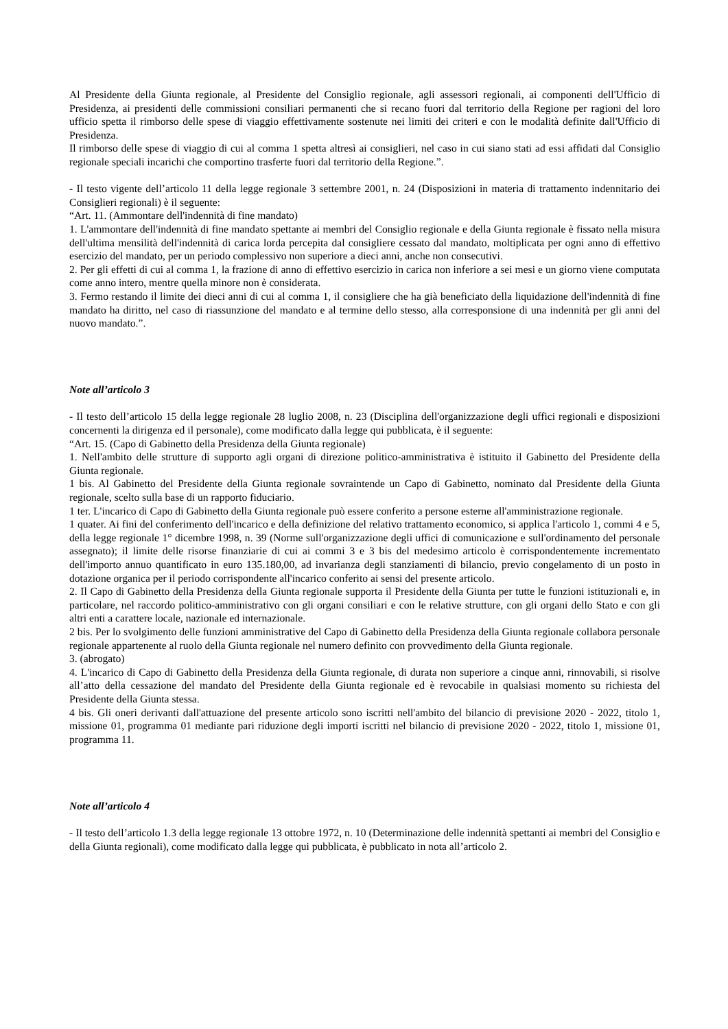Al Presidente della Giunta regionale, al Presidente del Consiglio regionale, agli assessori regionali, ai componenti dell'Ufficio di Presidenza, ai presidenti delle commissioni consiliari permanenti che si recano fuori dal territorio della Regione per ragioni del loro ufficio spetta il rimborso delle spese di viaggio effettivamente sostenute nei limiti dei criteri e con le modalità definite dall'Ufficio di Presidenza.
Il rimborso delle spese di viaggio di cui al comma 1 spetta altresì ai consiglieri, nel caso in cui siano stati ad essi affidati dal Consiglio regionale speciali incarichi che comportino trasferte fuori dal territorio della Regione.”.
- Il testo vigente dell’articolo 11 della legge regionale 3 settembre 2001, n. 24 (Disposizioni in materia di trattamento indennitario dei Consiglieri regionali) è il seguente:
“Art. 11. (Ammontare dell'indennità di fine mandato)
1. L'ammontare dell'indennità di fine mandato spettante ai membri del Consiglio regionale e della Giunta regionale è fissato nella misura dell'ultima mensilità dell'indennità di carica lorda percepita dal consigliere cessato dal mandato, moltiplicata per ogni anno di effettivo esercizio del mandato, per un periodo complessivo non superiore a dieci anni, anche non consecutivi.
2. Per gli effetti di cui al comma 1, la frazione di anno di effettivo esercizio in carica non inferiore a sei mesi e un giorno viene computata come anno intero, mentre quella minore non è considerata.
3. Fermo restando il limite dei dieci anni di cui al comma 1, il consigliere che ha già beneficiato della liquidazione dell'indennità di fine mandato ha diritto, nel caso di riassunzione del mandato e al termine dello stesso, alla corresponsione di una indennità per gli anni del nuovo mandato.”.
Note all’articolo 3
- Il testo dell’articolo 15 della legge regionale 28 luglio 2008, n. 23 (Disciplina dell'organizzazione degli uffici regionali e disposizioni concernenti la dirigenza ed il personale), come modificato dalla legge qui pubblicata, è il seguente:
“Art. 15. (Capo di Gabinetto della Presidenza della Giunta regionale)
1. Nell'ambito delle strutture di supporto agli organi di direzione politico-amministrativa è istituito il Gabinetto del Presidente della Giunta regionale.
1 bis. Al Gabinetto del Presidente della Giunta regionale sovraintende un Capo di Gabinetto, nominato dal Presidente della Giunta regionale, scelto sulla base di un rapporto fiduciario.
1 ter. L'incarico di Capo di Gabinetto della Giunta regionale può essere conferito a persone esterne all'amministrazione regionale.
1 quater. Ai fini del conferimento dell'incarico e della definizione del relativo trattamento economico, si applica l'articolo 1, commi 4 e 5, della legge regionale 1° dicembre 1998, n. 39 (Norme sull'organizzazione degli uffici di comunicazione e sull'ordinamento del personale assegnato); il limite delle risorse finanziarie di cui ai commi 3 e 3 bis del medesimo articolo è corrispondentemente incrementato dell'importo annuo quantificato in euro 135.180,00, ad invarianza degli stanziamenti di bilancio, previo congelamento di un posto in dotazione organica per il periodo corrispondente all'incarico conferito ai sensi del presente articolo.
2. Il Capo di Gabinetto della Presidenza della Giunta regionale supporta il Presidente della Giunta per tutte le funzioni istituzionali e, in particolare, nel raccordo politico-amministrativo con gli organi consiliari e con le relative strutture, con gli organi dello Stato e con gli altri enti a carattere locale, nazionale ed internazionale.
2 bis. Per lo svolgimento delle funzioni amministrative del Capo di Gabinetto della Presidenza della Giunta regionale collabora personale regionale appartenente al ruolo della Giunta regionale nel numero definito con provvedimento della Giunta regionale.
3. (abrogato)
4. L'incarico di Capo di Gabinetto della Presidenza della Giunta regionale, di durata non superiore a cinque anni, rinnovabili, si risolve all’atto della cessazione del mandato del Presidente della Giunta regionale ed è revocabile in qualsiasi momento su richiesta del Presidente della Giunta stessa.
4 bis. Gli oneri derivanti dall'attuazione del presente articolo sono iscritti nell'ambito del bilancio di previsione 2020 - 2022, titolo 1, missione 01, programma 01 mediante pari riduzione degli importi iscritti nel bilancio di previsione 2020 - 2022, titolo 1, missione 01, programma 11.
Note all’articolo 4
- Il testo dell’articolo 1.3 della legge regionale 13 ottobre 1972, n. 10 (Determinazione delle indennità spettanti ai membri del Consiglio e della Giunta regionali), come modificato dalla legge qui pubblicata, è pubblicato in nota all’articolo 2.